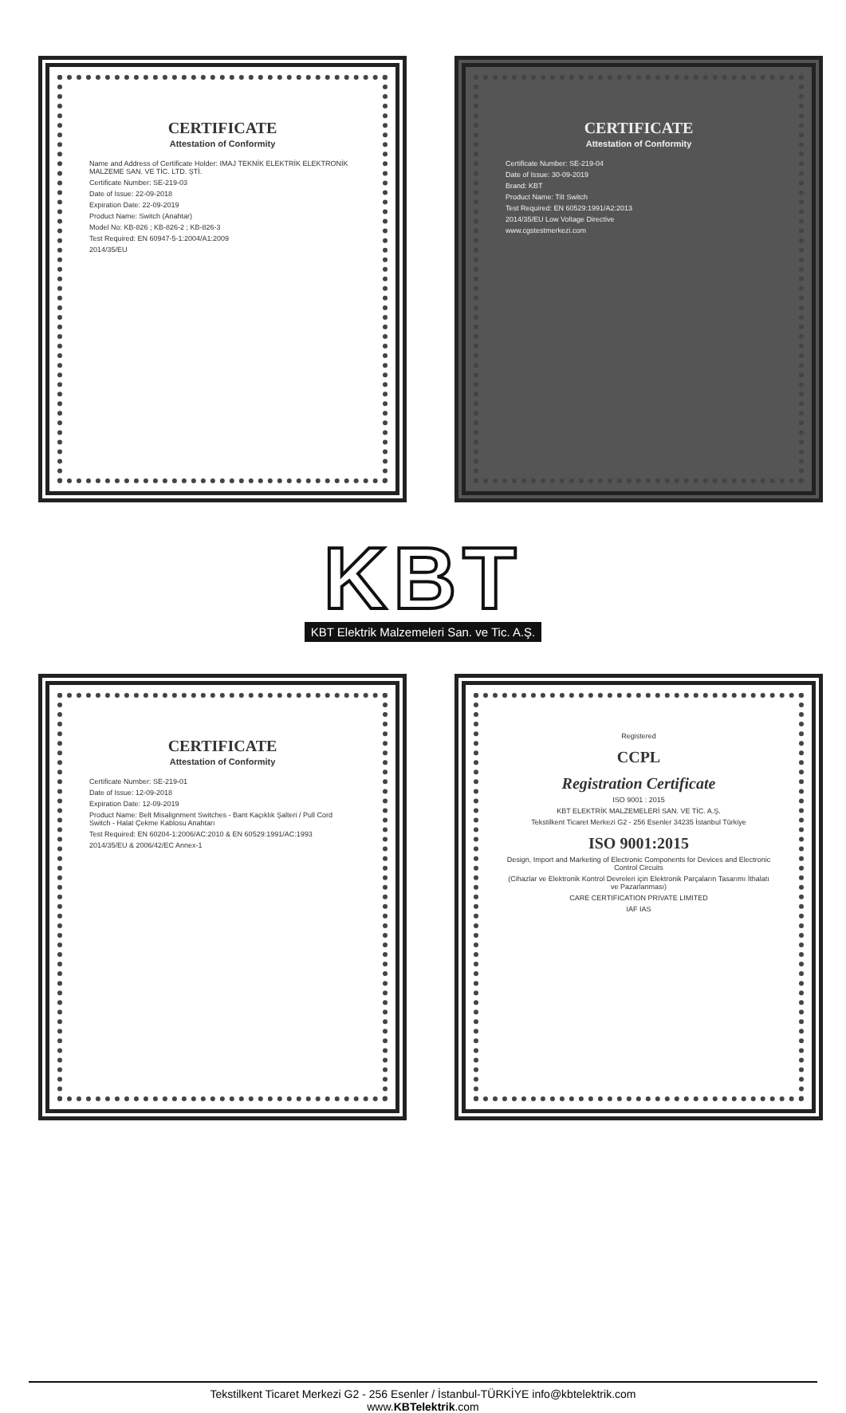CERTIFICATE
Attestation of Conformity
Name and Address of Certificate Holder: IMAJ TEKNİK ELEKTRİK ELEKTRONİK MALZEME SAN. VE TİC. LTD. ŞTİ.
Certificate Number: SE-219-03
Date of Issue: 22-09-2018
Expiration Date: 22-09-2019
Product Name: Switch (Anahtar)
Model No: KB-826 ; KB-826-2 ; KB-826-3
Test Required: EN 60947-5-1:2004/A1:2009
2014/35/EU
CERTIFICATE
Attestation of Conformity
Certificate Number: SE-219-04
Date of Issue: 30-09-2019
Brand: KBT
Product Name: Tilt Switch
Test Required: EN 60529:1991/A2:2013
2014/35/EU Low Voltage Directive
www.cgstestmerkezi.com
KBT
KBT Elektrik Malzemeleri San. ve Tic. A.Ş.
CERTIFICATE
Attestation of Conformity
Certificate Number: SE-219-01
Date of Issue: 12-09-2018
Expiration Date: 12-09-2019
Product Name: Belt Misalignment Switches - Bant Kaçıklık Şalteri / Pull Cord Switch - Halat Çekme Kablosu Anahtarı
Test Required: EN 60204-1:2006/AC:2010 & EN 60529:1991/AC:1993
2014/35/EU & 2006/42/EC Annex-1
Registered
CCPL
Registration Certificate
ISO 9001 : 2015
KBT ELEKTRİK MALZEMELERİ SAN. VE TİC. A.Ş.
Tekstilkent Ticaret Merkezi G2 - 256 Esenler 34235 İstanbul Türkiye
ISO 9001:2015
Design, Import and Marketing of Electronic Components for Devices and Electronic Control Circuits
(Cihazlar ve Elektronik Kontrol Devreleri için Elektronik Parçaların Tasarımı İthalatı ve Pazarlanması)
CARE CERTIFICATION PRIVATE LIMITED
IAF IAS
Tekstilkent Ticaret Merkezi G2 - 256 Esenler / İstanbul-TÜRKİYE info@kbtelektrik.com
www.KBTelektrik.com